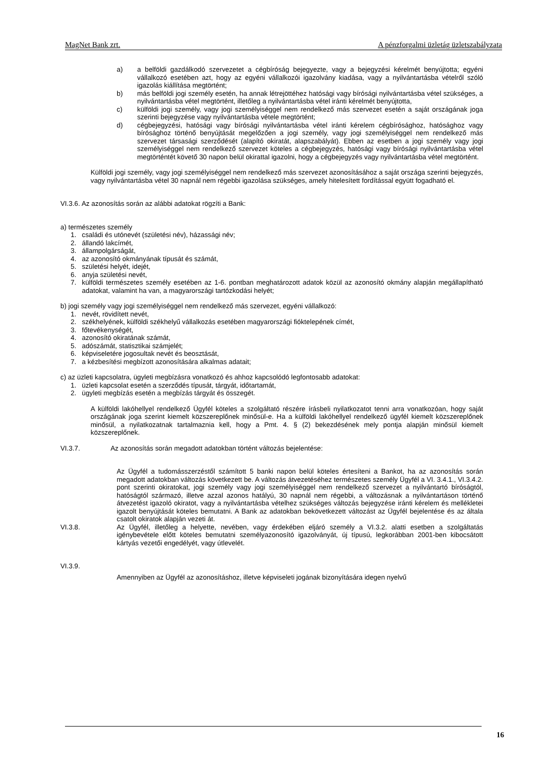MagNet Bank zrt. A pénzforgalmi üzletág üzletszabályzata
a) a belföldi gazdálkodó szervezetet a cégbíróság bejegyezte, vagy a bejegyzési kérelmét benyújtotta; egyéni vállalkozó esetében azt, hogy az egyéni vállalkozói igazolvány kiadása, vagy a nyilvántartásba vételről szóló igazolás kiállítása megtörtént;
b) más belföldi jogi személy esetén, ha annak létrejöttéhez hatósági vagy bírósági nyilvántartásba vétel szükséges, a nyilvántartásba vétel megtörtént, illetőleg a nyilvántartásba vétel iránti kérelmét benyújtotta,
c) külföldi jogi személy, vagy jogi személyiséggel nem rendelkező más szervezet esetén a saját országának joga szerinti bejegyzése vagy nyilvántartásba vétele megtörtént;
d) cégbejegyzési, hatósági vagy bírósági nyilvántartásba vétel iránti kérelem cégbírósághoz, hatósághoz vagy bírósághoz történő benyújtását megelőzően a jogi személy, vagy jogi személyiséggel nem rendelkező más szervezet társasági szerződését (alapító okiratát, alapszabályát). Ebben az esetben a jogi személy vagy jogi személyiséggel nem rendelkező szervezet köteles a cégbejegyzés, hatósági vagy bírósági nyilvántartásba vétel megtörténtét követő 30 napon belül okirattal igazolni, hogy a cégbejegyzés vagy nyilvántartásba vétel megtörtént.
Külföldi jogi személy, vagy jogi személyiséggel nem rendelkező más szervezet azonosításához a saját országa szerinti bejegyzés, vagy nyilvántartásba vétel 30 napnál nem régebbi igazolása szükséges, amely hitelesített fordítással együtt fogadható el.
VI.3.6. Az azonosítás során az alábbi adatokat rögzíti a Bank:
a) természetes személy
1. családi és utónevét (születési név), házassági név;
2. állandó lakcímét,
3. állampolgárságát,
4. az azonosító okmányának típusát és számát,
5. születési helyét, idejét,
6. anyja születési nevét,
7. külföldi természetes személy esetében az 1-6. pontban meghatározott adatok közül az azonosító okmány alapján megállapítható adatokat, valamint ha van, a magyarországi tartózkodási helyét;
b) jogi személy vagy jogi személyiséggel nem rendelkező más szervezet, egyéni vállalkozó:
1. nevét, rövidített nevét,
2. székhelyének, külföldi székhelyű vállalkozás esetében magyarországi fióktelepének címét,
3. főtevékenységét,
4. azonosító okiratának számát,
5. adószámát, statisztikai számjelét;
6. képviseletére jogosultak nevét és beosztását,
7. a kézbesítési megbízott azonosítására alkalmas adatait;
c) az üzleti kapcsolatra, ügyleti megbízásra vonatkozó és ahhoz kapcsolódó legfontosabb adatokat:
1. üzleti kapcsolat esetén a szerződés típusát, tárgyát, időtartamát,
2. ügyleti megbízás esetén a megbízás tárgyát és összegét.
A külföldi lakóhellyel rendelkező Ügyfél köteles a szolgáltató részére írásbeli nyilatkozatot tenni arra vonatkozóan, hogy saját országának joga szerint kiemelt közszereplőnek minősül-e. Ha a külföldi lakóhellyel rendelkező ügyfél kiemelt közszereplőnek minősül, a nyilatkozatnak tartalmaznia kell, hogy a Pmt. 4. § (2) bekezdésének mely pontja alapján minősül kiemelt közszereplőnek.
VI.3.7. Az azonosítás során megadott adatokban történt változás bejelentése:
Az Ügyfél a tudomásszerzéstől számított 5 banki napon belül köteles értesíteni a Bankot, ha az azonosítás során megadott adatokban változás következett be. A változás átvezetéséhez természetes személy Ügyfél a VI. 3.4.1., VI.3.4.2. pont szerinti okiratokat, jogi személy vagy jogi személyiséggel nem rendelkező szervezet a nyilvántartó bíróságtól, hatóságtól származó, illetve azzal azonos hatályú, 30 napnál nem régebbi, a változásnak a nyilvántartáson történő átvezetést igazoló okiratot, vagy a nyilvántartásba vételhez szükséges változás bejegyzése iránti kérelem és mellékletei igazolt benyújtását köteles bemutatni. A Bank az adatokban bekövetkezett változást az Ügyfél bejelentése és az általa csatolt okiratok alapján vezeti át.
VI.3.8. Az Ügyfél, illetőleg a helyette, nevében, vagy érdekében eljáró személy a VI.3.2. alatti esetben a szolgáltatás igénybevétele előtt köteles bemutatni személyazonosító igazolványát, új típusú, legkorábban 2001-ben kibocsátott kártyás vezetői engedélyét, vagy útlevelét.
VI.3.9.
Amennyiben az Ügyfél az azonosításhoz, illetve képviseleti jogának bizonyítására idegen nyelvű
16